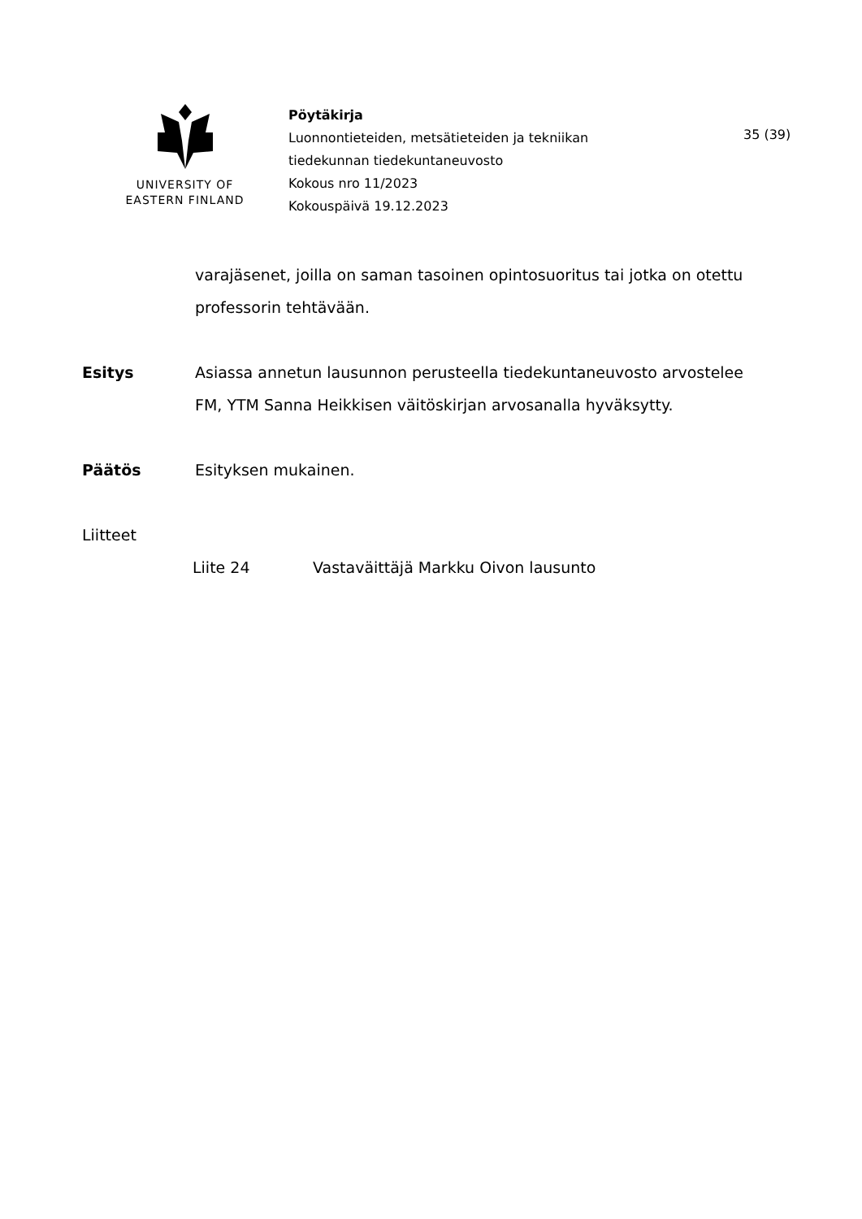UNIVERSITY OF
EASTERN FINLAND
Pöytäkirja
Luonnontieteiden, metsätieteiden ja tekniikan
tiedekunnan tiedekuntaneuvosto
Kokous nro 11/2023
Kokouspäivä 19.12.2023
35 (39)
varajäsenet, joilla on saman tasoinen opintosuoritus tai jotka on otettu professorin tehtävään.
Esitys Asiassa annetun lausunnon perusteella tiedekuntaneuvosto arvostelee FM, YTM Sanna Heikkisen väitöskirjan arvosanalla hyväksytty.
Päätös Esityksen mukainen.
Liitteet
Liite 24 Vastaväittäjä Markku Oivon lausunto